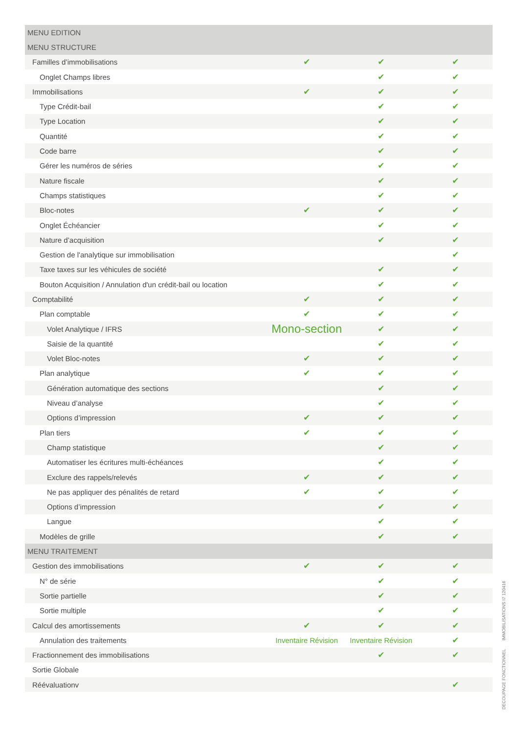| MENU EDITION | | | |
| MENU STRUCTURE | | | |
| Familles d’immobilisations | ✔ | ✔ | ✔ |
| Onglet Champs libres | | ✔ | ✔ |
| Immobilisations | ✔ | ✔ | ✔ |
| Type Crédit-bail | | ✔ | ✔ |
| Type Location | | ✔ | ✔ |
| Quantité | | ✔ | ✔ |
| Code barre | | ✔ | ✔ |
| Gérer les numéros de séries | | ✔ | ✔ |
| Nature fiscale | | ✔ | ✔ |
| Champs statistiques | | ✔ | ✔ |
| Bloc-notes | ✔ | ✔ | ✔ |
| Onglet Échéancier | | ✔ | ✔ |
| Nature d’acquisition | | ✔ | ✔ |
| Gestion de l'analytique sur immobilisation | | | ✔ |
| Taxe taxes sur les véhicules de société | | ✔ | ✔ |
| Bouton Acquisition / Annulation d'un crédit-bail ou location | | ✔ | ✔ |
| Comptabilité | ✔ | ✔ | ✔ |
| Plan comptable | ✔ | ✔ | ✔ |
| Volet Analytique / IFRS | Mono-section | ✔ | ✔ |
| Saisie de la quantité | | ✔ | ✔ |
| Volet Bloc-notes | ✔ | ✔ | ✔ |
| Plan analytique | ✔ | ✔ | ✔ |
| Génération automatique des sections | | ✔ | ✔ |
| Niveau d’analyse | | ✔ | ✔ |
| Options d’impression | ✔ | ✔ | ✔ |
| Plan tiers | ✔ | ✔ | ✔ |
| Champ statistique | | ✔ | ✔ |
| Automatiser les écritures multi-échéances | | ✔ | ✔ |
| Exclure des rappels/relevés | ✔ | ✔ | ✔ |
| Ne pas appliquer des pénalités de retard | ✔ | ✔ | ✔ |
| Options d’impression | | ✔ | ✔ |
| Langue | | ✔ | ✔ |
| Modèles de grille | | ✔ | ✔ |
| MENU TRAITEMENT | | | |
| Gestion des immobilisations | ✔ | ✔ | ✔ |
| N° de série | | ✔ | ✔ |
| Sortie partielle | | ✔ | ✔ |
| Sortie multiple | | ✔ | ✔ |
| Calcul des amortissements | ✔ | ✔ | ✔ |
| Annulation des traitements | Inventaire Révision | Inventaire Révision | ✔ |
| Fractionnement des immobilisations | | ✔ | ✔ |
| Sortie Globale | | | |
| Réévaluationv | | | ✔ |
DECOUPAGE FONCTIONNEL IMMOBILISATIONS I7 120416